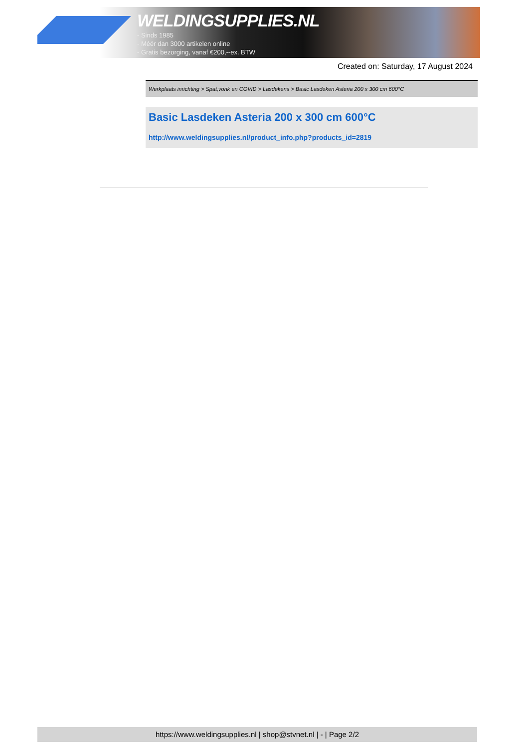WELDINGSUPPLIES.NL
- Sinds 1985
- Méér dan 3000 artikelen online
- Gratis bezorging, vanaf €200,--ex. BTW
Created on: Saturday, 17 August 2024
Werkplaats inrichting > Spat,vonk en COVID > Lasdekens > Basic Lasdeken Asteria 200 x 300 cm 600°C
Basic Lasdeken Asteria 200 x 300 cm 600°C
http://www.weldingsupplies.nl/product_info.php?products_id=2819
https://www.weldingsupplies.nl | shop@stvnet.nl | - | Page 2/2